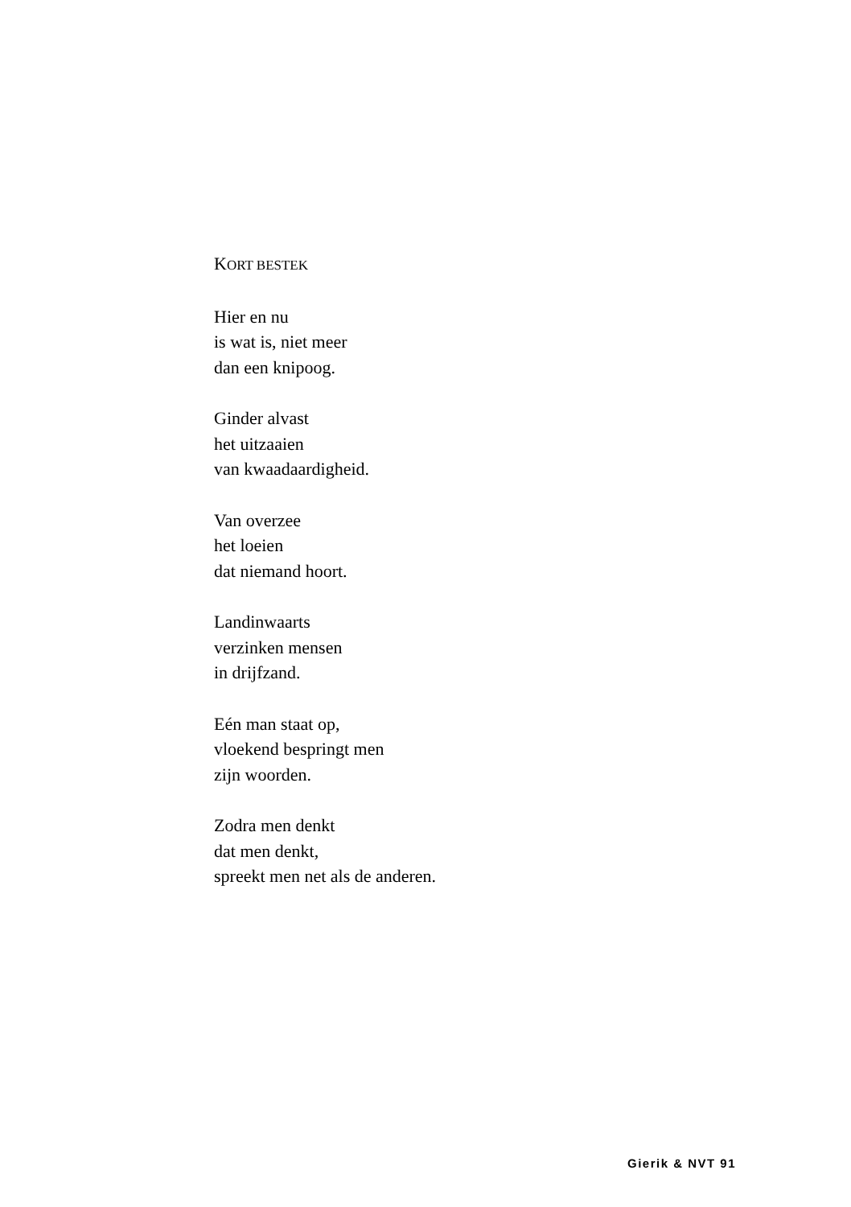KORT BESTEK
Hier en nu
is wat is, niet meer
dan een knipoog.
Ginder alvast
het uitzaaien
van kwaadaardigheid.
Van overzee
het loeien
dat niemand hoort.
Landinwaarts
verzinken mensen
in drijfzand.
Eén man staat op,
vloekend bespringt men
zijn woorden.
Zodra men denkt
dat men denkt,
spreekt men net als de anderen.
Gierik & NVT 91